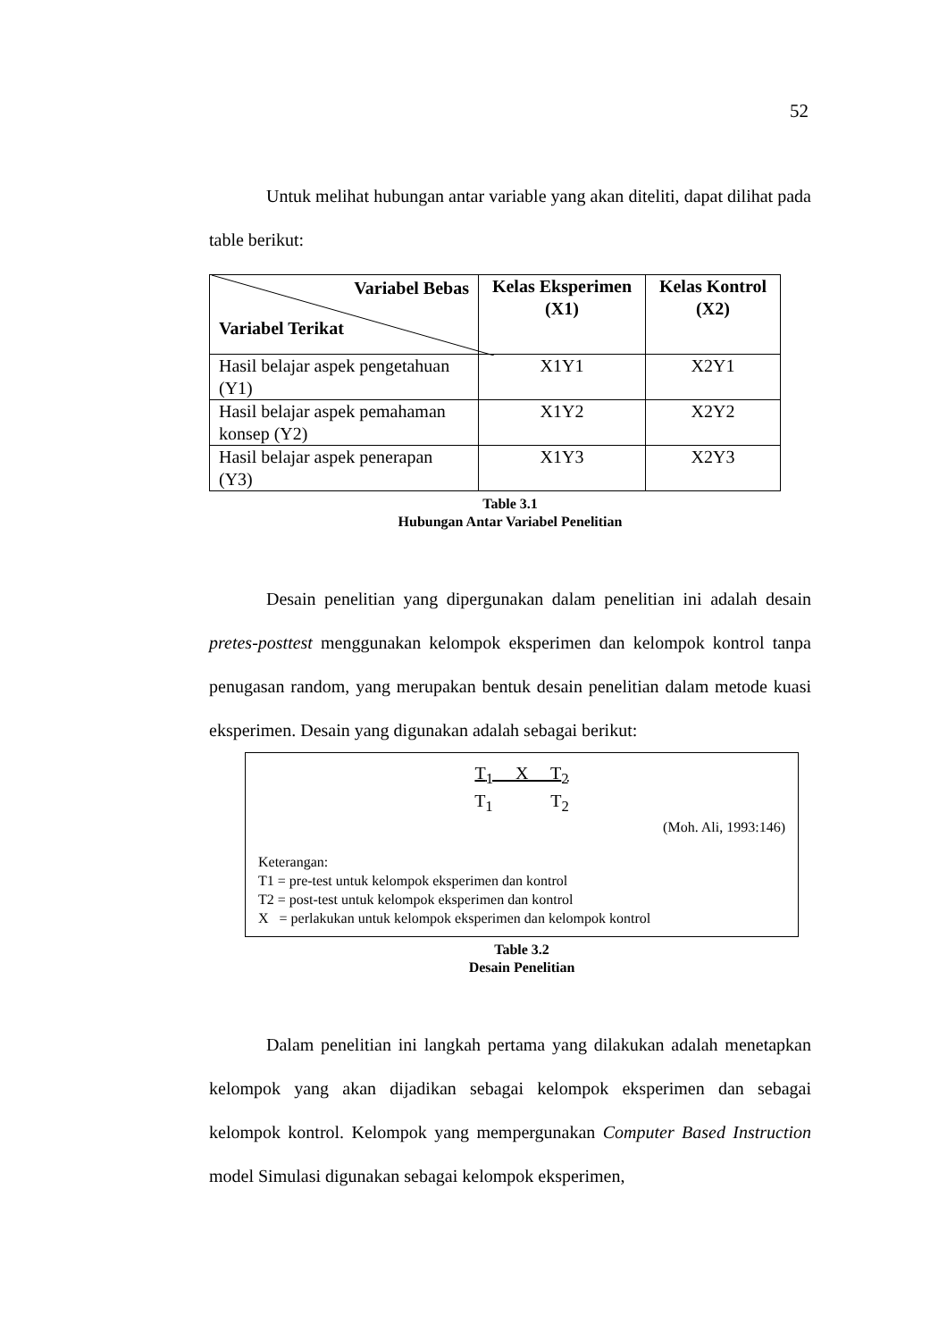52
Untuk melihat hubungan antar variable yang akan diteliti, dapat dilihat pada table berikut:
| Variabel Bebas Variabel Terikat | Kelas Eksperimen (X1) | Kelas Kontrol (X2) |
| --- | --- | --- |
| Hasil belajar aspek pengetahuan (Y1) | X1Y1 | X2Y1 |
| Hasil belajar aspek pemahaman konsep (Y2) | X1Y2 | X2Y2 |
| Hasil belajar aspek penerapan (Y3) | X1Y3 | X2Y3 |
Table 3.1
Hubungan Antar Variabel Penelitian
Desain penelitian yang dipergunakan dalam penelitian ini adalah desain pretes-posttest menggunakan kelompok eksperimen dan kelompok kontrol tanpa penugasan random, yang merupakan bentuk desain penelitian dalam metode kuasi eksperimen. Desain yang digunakan adalah sebagai berikut:
T<sub>1</sub> X T<sub>2</sub>
T<sub>1</sub> T<sub>2</sub>
(Moh. Ali, 1993:146)
Keterangan:
T1 = pre-test untuk kelompok eksperimen dan kontrol
T2 = post-test untuk kelompok eksperimen dan kontrol
X = perlakukan untuk kelompok eksperimen dan kelompok kontrol
Table 3.2
Desain Penelitian
Dalam penelitian ini langkah pertama yang dilakukan adalah menetapkan kelompok yang akan dijadikan sebagai kelompok eksperimen dan sebagai kelompok kontrol. Kelompok yang mempergunakan Computer Based Instruction model Simulasi digunakan sebagai kelompok eksperimen,